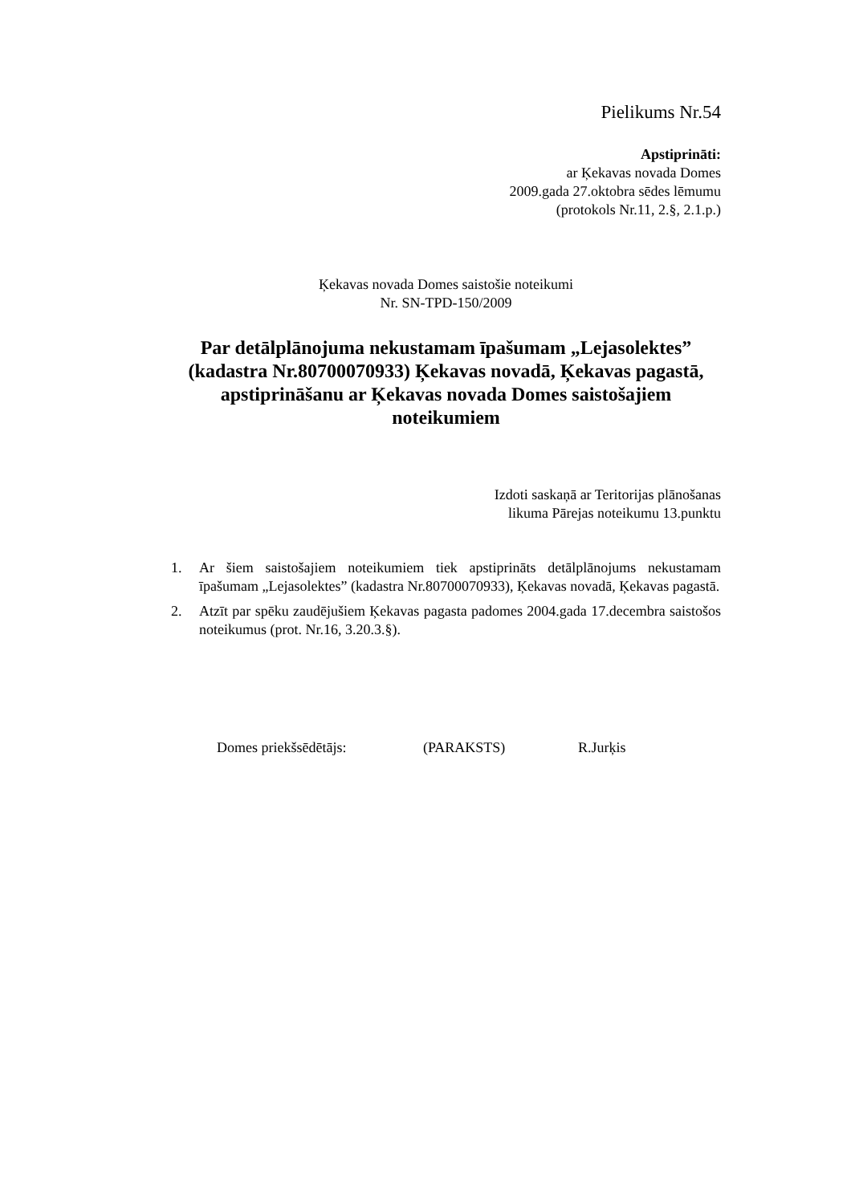Pielikums Nr.54
Apstiprināti:
ar Ķekavas novada Domes
2009.gada 27.oktobra sēdes lēmumu
(protokols Nr.11, 2.§, 2.1.p.)
Ķekavas novada Domes saistošie noteikumi
Nr. SN-TPD-150/2009
Par detālplānojuma nekustamam īpašumam „Lejasolektes” (kadastra Nr.80700070933) Ķekavas novadā, Ķekavas pagastā, apstiprināšanu ar Ķekavas novada Domes saistošajiem noteikumiem
Izdoti saskaņā ar Teritorijas plānošanas
likuma Pārejas noteikumu 13.punktu
1. Ar šiem saistošajiem noteikumiem tiek apstiprināts detālplānojums nekustamam īpašumam „Lejasolektes” (kadastra Nr.80700070933), Ķekavas novadā, Ķekavas pagastā.
2. Atzīt par spēku zaudējušiem Ķekavas pagasta padomes 2004.gada 17.decembra saistošos noteikumus (prot. Nr.16, 3.20.3.§).
Domes priekšsēdētājs: (PARAKSTS) R.Jurķis